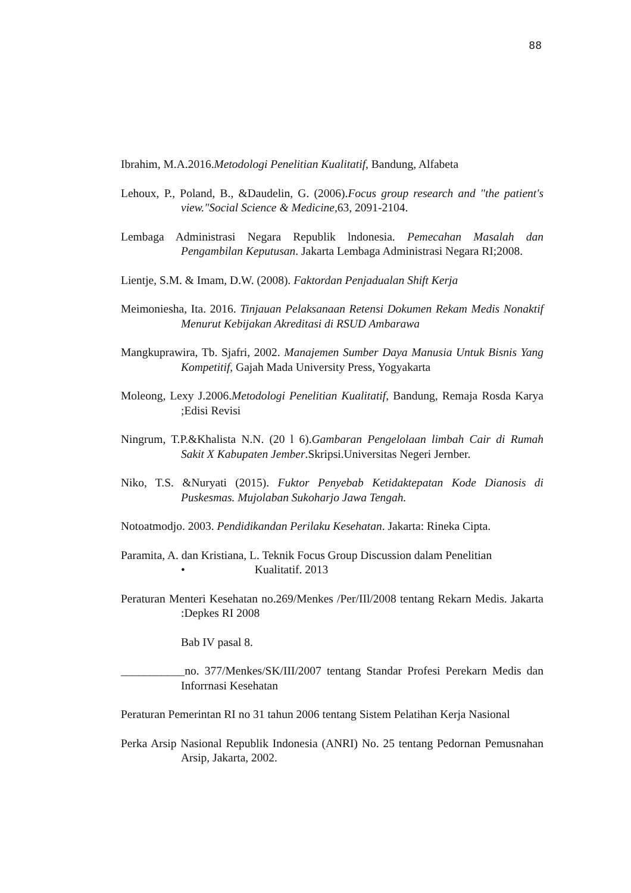88
Ibrahim, M.A.2016.Metodologi Penelitian Kualitatif, Bandung, Alfabeta
Lehoux, P., Poland, B., &Daudelin, G. (2006).Focus group research and "the patient's view."Social Science & Medicine, 63, 2091-2104.
Lembaga Administrasi Negara Republik lndonesia. Pemecahan Masalah dan Pengambilan Keputusan. Jakarta Lembaga Administrasi Negara RI;2008.
Lientje, S.M. & Imam, D.W. (2008). Faktordan Penjadualan Shift Kerja
Meimoniesha, Ita. 2016. Tinjauan Pelaksanaan Retensi Dokumen Rekam Medis Nonaktif Menurut Kebijakan Akreditasi di RSUD Ambarawa
Mangkuprawira, Tb. Sjafri, 2002. Manajemen Sumber Daya Manusia Untuk Bisnis Yang Kompetitif, Gajah Mada University Press, Yogyakarta
Moleong, Lexy J.2006.Metodologi Penelitian Kualitatif, Bandung, Remaja Rosda Karya ;Edisi Revisi
Ningrum, T.P.&Khalista N.N. (20 l 6).Gambaran Pengelolaan limbah Cair di Rumah Sakit X Kabupaten Jember.Skripsi.Universitas Negeri Jernber.
Niko, T.S. &Nuryati (2015). Fuktor Penyebab Ketidaktepatan Kode Dianosis di Puskesmas. Mujolaban Sukoharjo Jawa Tengah.
Notoatmodjo. 2003. Pendidikandan Perilaku Kesehatan. Jakarta: Rineka Cipta.
Paramita, A. dan Kristiana, L. Teknik Focus Group Discussion dalam Penelitian
• Kualitatif. 2013
Peraturan Menteri Kesehatan no.269/Menkes /Per/IIl/2008 tentang Rekarn Medis. Jakarta :Depkes RI 2008
Bab IV pasal 8.
___________no. 377/Menkes/SK/III/2007 tentang Standar Profesi Perekarn Medis dan Inforrnasi Kesehatan
Peraturan Pemerintan RI no 31 tahun 2006 tentang Sistem Pelatihan Kerja Nasional
Perka Arsip Nasional Republik Indonesia (ANRI) No. 25 tentang Pedornan Pemusnahan Arsip, Jakarta, 2002.